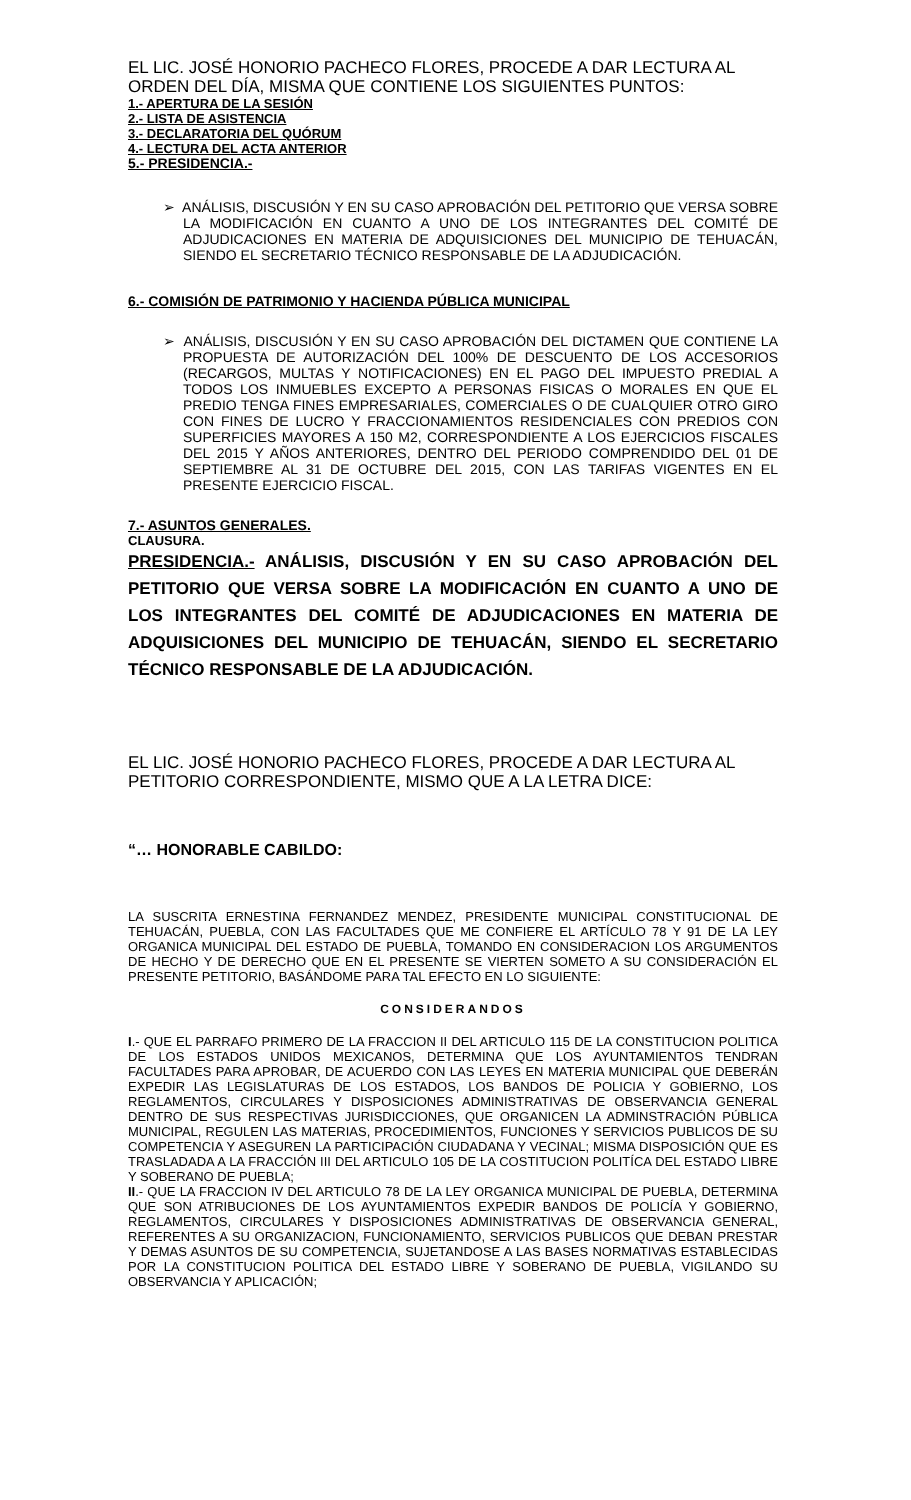EL LIC. JOSÉ HONORIO PACHECO FLORES, PROCEDE A DAR LECTURA AL ORDEN DEL DÍA, MISMA QUE CONTIENE LOS SIGUIENTES PUNTOS:
1.- APERTURA DE LA SESIÓN
2.- LISTA DE ASISTENCIA
3.- DECLARATORIA DEL QUÓRUM
4.- LECTURA DEL ACTA ANTERIOR
5.- PRESIDENCIA.-
➢ ANÁLISIS, DISCUSIÓN Y EN SU CASO APROBACIÓN DEL PETITORIO QUE VERSA SOBRE LA MODIFICACIÓN EN CUANTO A UNO DE LOS INTEGRANTES DEL COMITÉ DE ADJUDICACIONES EN MATERIA DE ADQUISICIONES DEL MUNICIPIO DE TEHUACÁN, SIENDO EL SECRETARIO TÉCNICO RESPONSABLE DE LA ADJUDICACIÓN.
6.- COMISIÓN DE PATRIMONIO Y HACIENDA PÚBLICA MUNICIPAL
➢ ANÁLISIS, DISCUSIÓN Y EN SU CASO APROBACIÓN DEL DICTAMEN QUE CONTIENE LA PROPUESTA DE AUTORIZACIÓN DEL 100% DE DESCUENTO DE LOS ACCESORIOS (RECARGOS, MULTAS Y NOTIFICACIONES) EN EL PAGO DEL IMPUESTO PREDIAL A TODOS LOS INMUEBLES EXCEPTO A PERSONAS FISICAS O MORALES EN QUE EL PREDIO TENGA FINES EMPRESARIALES, COMERCIALES O DE CUALQUIER OTRO GIRO CON FINES DE LUCRO Y FRACCIONAMIENTOS RESIDENCIALES CON PREDIOS CON SUPERFICIES MAYORES A 150 M2, CORRESPONDIENTE A LOS EJERCICIOS FISCALES DEL 2015 Y AÑOS ANTERIORES, DENTRO DEL PERIODO COMPRENDIDO DEL 01 DE SEPTIEMBRE AL 31 DE OCTUBRE DEL 2015, CON LAS TARIFAS VIGENTES EN EL PRESENTE EJERCICIO FISCAL.
7.- ASUNTOS GENERALES.
CLAUSURA.
PRESIDENCIA.- ANÁLISIS, DISCUSIÓN Y EN SU CASO APROBACIÓN DEL PETITORIO QUE VERSA SOBRE LA MODIFICACIÓN EN CUANTO A UNO DE LOS INTEGRANTES DEL COMITÉ DE ADJUDICACIONES EN MATERIA DE ADQUISICIONES DEL MUNICIPIO DE TEHUACÁN, SIENDO EL SECRETARIO TÉCNICO RESPONSABLE DE LA ADJUDICACIÓN.
EL LIC. JOSÉ HONORIO PACHECO FLORES, PROCEDE A DAR LECTURA AL PETITORIO CORRESPONDIENTE, MISMO QUE A LA LETRA DICE:
“… HONORABLE CABILDO:
LA SUSCRITA ERNESTINA FERNANDEZ MENDEZ, PRESIDENTE MUNICIPAL CONSTITUCIONAL DE TEHUACÁN, PUEBLA, CON LAS FACULTADES QUE ME CONFIERE EL ARTÍCULO 78 Y 91 DE LA LEY ORGANICA MUNICIPAL DEL ESTADO DE PUEBLA, TOMANDO EN CONSIDERACION LOS ARGUMENTOS DE HECHO Y DE DERECHO QUE EN EL PRESENTE SE VIERTEN SOMETO A SU CONSIDERACIÓN EL PRESENTE PETITORIO, BASÁNDOME PARA TAL EFECTO EN LO SIGUIENTE:
CONSIDERANDOS
I.- QUE EL PARRAFO PRIMERO DE LA FRACCION II DEL ARTICULO 115 DE LA CONSTITUCION POLITICA DE LOS ESTADOS UNIDOS MEXICANOS, DETERMINA QUE LOS AYUNTAMIENTOS TENDRAN FACULTADES PARA APROBAR, DE ACUERDO CON LAS LEYES EN MATERIA MUNICIPAL QUE DEBERÁN EXPEDIR LAS LEGISLATURAS DE LOS ESTADOS, LOS BANDOS DE POLICIA Y GOBIERNO, LOS REGLAMENTOS, CIRCULARES Y DISPOSICIONES ADMINISTRATIVAS DE OBSERVANCIA GENERAL DENTRO DE SUS RESPECTIVAS JURISDICCIONES, QUE ORGANICEN LA ADMINSTRACIÓN PÚBLICA MUNICIPAL, REGULEN LAS MATERIAS, PROCEDIMIENTOS, FUNCIONES Y SERVICIOS PUBLICOS DE SU COMPETENCIA Y ASEGUREN LA PARTICIPACIÓN CIUDADANA Y VECINAL; MISMA DISPOSICIÓN QUE ES TRASLADADA A LA FRACCIÓN III DEL ARTICULO 105 DE LA COSTITUCION POLITÍCA DEL ESTADO LIBRE Y SOBERANO DE PUEBLA;
II.- QUE LA FRACCION IV DEL ARTICULO 78 DE LA LEY ORGANICA MUNICIPAL DE PUEBLA, DETERMINA QUE SON ATRIBUCIONES DE LOS AYUNTAMIENTOS EXPEDIR BANDOS DE POLICÍA Y GOBIERNO, REGLAMENTOS, CIRCULARES Y DISPOSICIONES ADMINISTRATIVAS DE OBSERVANCIA GENERAL, REFERENTES A SU ORGANIZACION, FUNCIONAMIENTO, SERVICIOS PUBLICOS QUE DEBAN PRESTAR Y DEMAS ASUNTOS DE SU COMPETENCIA, SUJETANDOSE A LAS BASES NORMATIVAS ESTABLECIDAS POR LA CONSTITUCION POLITICA DEL ESTADO LIBRE Y SOBERANO DE PUEBLA, VIGILANDO SU OBSERVANCIA Y APLICACIÓN;